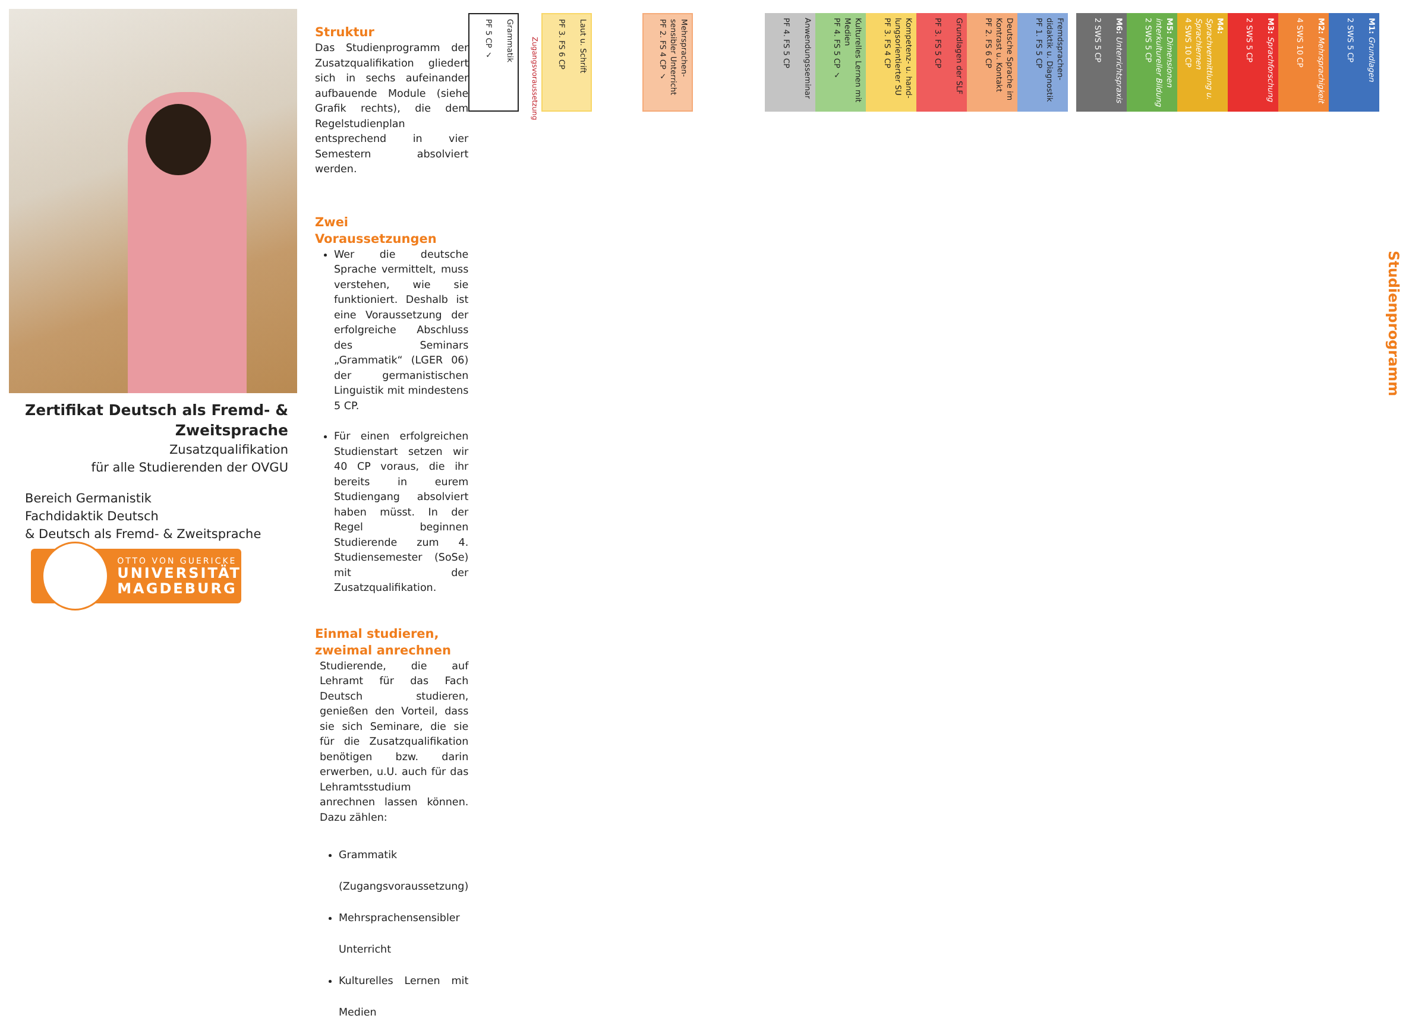Zertifikat Deutsch als Fremd- & Zweitsprache
Zusatzqualifikation
für alle Studierenden der OVGU
Bereich Germanistik
Fachdidaktik Deutsch
& Deutsch als Fremd- & Zweitsprache
OTTO VON GUERICKE
UNIVERSITÄT
MAGDEBURG
Struktur
Das Studienprogramm der Zusatzqualifikation gliedert sich in sechs aufeinander aufbauende Module (siehe Grafik rechts), die dem Regelstudienplan entsprechend in vier Semestern absolviert werden.
Zwei Voraussetzungen
Wer die deutsche Sprache vermittelt, muss verstehen, wie sie funktioniert. Deshalb ist eine Voraussetzung der erfolgreiche Abschluss des Seminars „Grammatik“ (LGER 06) der germanistischen Linguistik mit mindestens 5 CP.
Für einen erfolgreichen Studienstart setzen wir 40 CP voraus, die ihr bereits in eurem Studiengang absolviert haben müsst. In der Regel beginnen Studierende zum 4. Studiensemester (SoSe) mit der Zusatzqualifikation.
Einmal studieren, zweimal anrechnen
Studierende, die auf Lehramt für das Fach Deutsch studieren, genießen den Vorteil, dass sie sich Seminare, die sie für die Zusatzqualifikation benötigen bzw. darin erwerben, u.U. auch für das Lehramtsstudium anrechnen lassen können. Dazu zählen:
Grammatik (Zugangsvoraussetzung)
Mehrsprachensensibler Unterricht
Kulturelles Lernen mit Medien
Studienprogramm
M1: Grundlagen
2 SWS 5 CP
M2: Mehrsprachigkeit
4 SWS 10 CP
M3: Sprachforschung
2 SWS 5 CP
M4: Sprachvermittlung u. Sprachlernen
4 SWS 10 CP
M5: Dimensionen interkultureller Bildung
2 SWS 5 CP
M6: Unterrichtspraxis
2 SWS 5 CP
Fremdsprachen-didaktik u. Diagnostik
PF 1. FS 5 CP
Deutsche Sprache im Kontrast u. Kontakt
PF 2. FS 6 CP
Grundlagen der SLF
PF 3. FS 5 CP
Kompetenz- u. hand-lungsorientierter SU
PF 3. FS 4 CP
Kulturelles Lernen mit Medien
PF 4. FS 5 CP ✓
Anwendungsseminar
PF 4. FS 5 CP
Mehrsprachen-sensibler Unterricht
PF 2. FS 4 CP ✓
Laut u. Schrift
PF 3. FS 6 CP
Zugangsvoraussetzung
Grammatik
PF 5 CP ✓